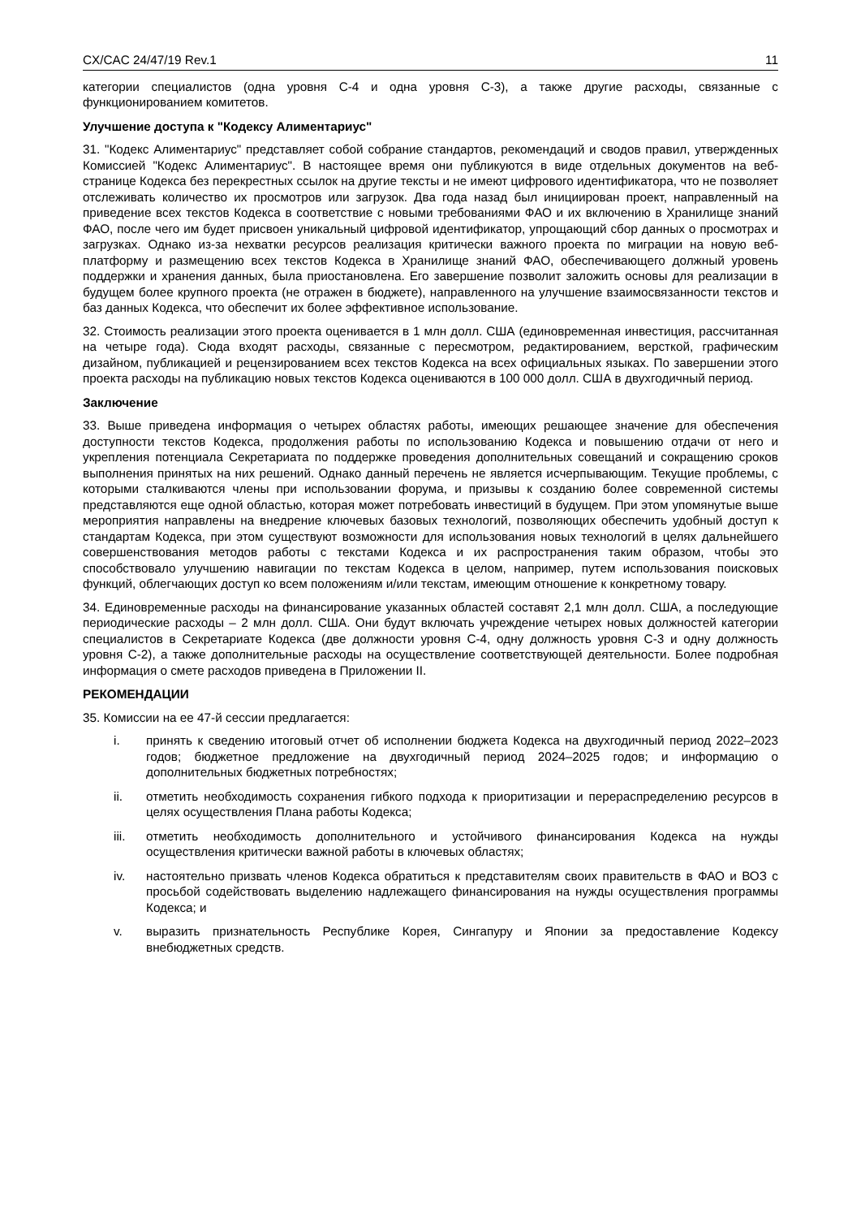CX/CAC 24/47/19 Rev.1 11
категории специалистов (одна уровня С-4 и одна уровня С-3), а также другие расходы, связанные с функционированием комитетов.
Улучшение доступа к "Кодексу Алиментариус"
31. "Кодекс Алиментариус" представляет собой собрание стандартов, рекомендаций и сводов правил, утвержденных Комиссией "Кодекс Алиментариус". В настоящее время они публикуются в виде отдельных документов на веб-странице Кодекса без перекрестных ссылок на другие тексты и не имеют цифрового идентификатора, что не позволяет отслеживать количество их просмотров или загрузок. Два года назад был инициирован проект, направленный на приведение всех текстов Кодекса в соответствие с новыми требованиями ФАО и их включению в Хранилище знаний ФАО, после чего им будет присвоен уникальный цифровой идентификатор, упрощающий сбор данных о просмотрах и загрузках. Однако из-за нехватки ресурсов реализация критически важного проекта по миграции на новую веб-платформу и размещению всех текстов Кодекса в Хранилище знаний ФАО, обеспечивающего должный уровень поддержки и хранения данных, была приостановлена. Его завершение позволит заложить основы для реализации в будущем более крупного проекта (не отражен в бюджете), направленного на улучшение взаимосвязанности текстов и баз данных Кодекса, что обеспечит их более эффективное использование.
32. Стоимость реализации этого проекта оценивается в 1 млн долл. США (единовременная инвестиция, рассчитанная на четыре года). Сюда входят расходы, связанные с пересмотром, редактированием, версткой, графическим дизайном, публикацией и рецензированием всех текстов Кодекса на всех официальных языках. По завершении этого проекта расходы на публикацию новых текстов Кодекса оцениваются в 100 000 долл. США в двухгодичный период.
Заключение
33. Выше приведена информация о четырех областях работы, имеющих решающее значение для обеспечения доступности текстов Кодекса, продолжения работы по использованию Кодекса и повышению отдачи от него и укрепления потенциала Секретариата по поддержке проведения дополнительных совещаний и сокращению сроков выполнения принятых на них решений. Однако данный перечень не является исчерпывающим. Текущие проблемы, с которыми сталкиваются члены при использовании форума, и призывы к созданию более современной системы представляются еще одной областью, которая может потребовать инвестиций в будущем. При этом упомянутые выше мероприятия направлены на внедрение ключевых базовых технологий, позволяющих обеспечить удобный доступ к стандартам Кодекса, при этом существуют возможности для использования новых технологий в целях дальнейшего совершенствования методов работы с текстами Кодекса и их распространения таким образом, чтобы это способствовало улучшению навигации по текстам Кодекса в целом, например, путем использования поисковых функций, облегчающих доступ ко всем положениям и/или текстам, имеющим отношение к конкретному товару.
34. Единовременные расходы на финансирование указанных областей составят 2,1 млн долл. США, а последующие периодические расходы – 2 млн долл. США. Они будут включать учреждение четырех новых должностей категории специалистов в Секретариате Кодекса (две должности уровня С-4, одну должность уровня С-3 и одну должность уровня С-2), а также дополнительные расходы на осуществление соответствующей деятельности. Более подробная информация о смете расходов приведена в Приложении II.
РЕКОМЕНДАЦИИ
35. Комиссии на ее 47-й сессии предлагается:
i. принять к сведению итоговый отчет об исполнении бюджета Кодекса на двухгодичный период 2022–2023 годов; бюджетное предложение на двухгодичный период 2024–2025 годов; и информацию о дополнительных бюджетных потребностях;
ii. отметить необходимость сохранения гибкого подхода к приоритизации и перераспределению ресурсов в целях осуществления Плана работы Кодекса;
iii. отметить необходимость дополнительного и устойчивого финансирования Кодекса на нужды осуществления критически важной работы в ключевых областях;
iv. настоятельно призвать членов Кодекса обратиться к представителям своих правительств в ФАО и ВОЗ с просьбой содействовать выделению надлежащего финансирования на нужды осуществления программы Кодекса; и
v. выразить признательность Республике Корея, Сингапуру и Японии за предоставление Кодексу внебюджетных средств.